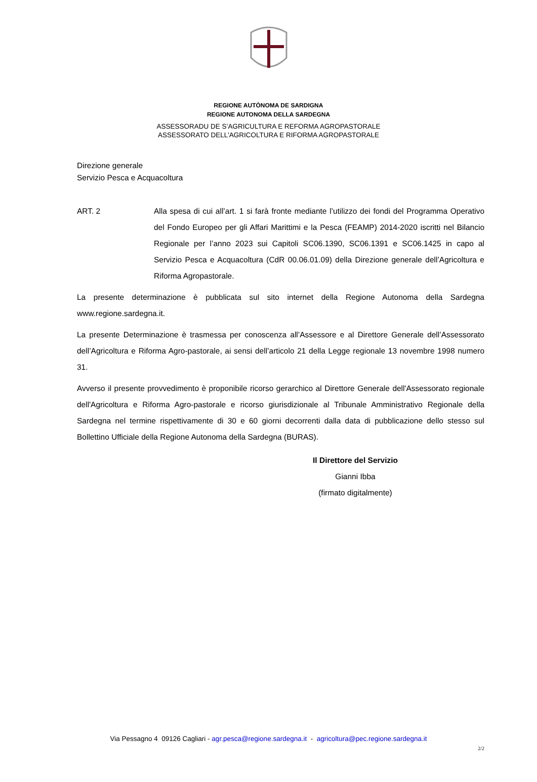REGIONE AUTÒNOMA DE SARDIGNA
REGIONE AUTONOMA DELLA SARDEGNA
ASSESSORADU DE S’AGRICULTURA E REFORMA AGROPASTORALE
ASSESSORATO DELL'AGRICOLTURA E RIFORMA AGROPASTORALE
Direzione generale
Servizio Pesca e Acquacoltura
ART. 2 Alla spesa di cui all’art. 1 si farà fronte mediante l’utilizzo dei fondi del Programma Operativo del Fondo Europeo per gli Affari Marittimi e la Pesca (FEAMP) 2014-2020 iscritti nel Bilancio Regionale per l’anno 2023 sui Capitoli SC06.1390, SC06.1391 e SC06.1425 in capo al Servizio Pesca e Acquacoltura (CdR 00.06.01.09) della Direzione generale dell’Agricoltura e Riforma Agropastorale.
La presente determinazione è pubblicata sul sito internet della Regione Autonoma della Sardegna www.regione.sardegna.it.
La presente Determinazione è trasmessa per conoscenza all’Assessore e al Direttore Generale dell’Assessorato dell’Agricoltura e Riforma Agro-pastorale, ai sensi dell’articolo 21 della Legge regionale 13 novembre 1998 numero 31.
Avverso il presente provvedimento è proponibile ricorso gerarchico al Direttore Generale dell'Assessorato regionale dell'Agricoltura e Riforma Agro-pastorale e ricorso giurisdizionale al Tribunale Amministrativo Regionale della Sardegna nel termine rispettivamente di 30 e 60 giorni decorrenti dalla data di pubblicazione dello stesso sul Bollettino Ufficiale della Regione Autonoma della Sardegna (BURAS).
Il Direttore del Servizio
Gianni Ibba
(firmato digitalmente)
Via Pessagno 4 09126 Cagliari - agr.pesca@regione.sardegna.it - agricoltura@pec.regione.sardegna.it
2/2